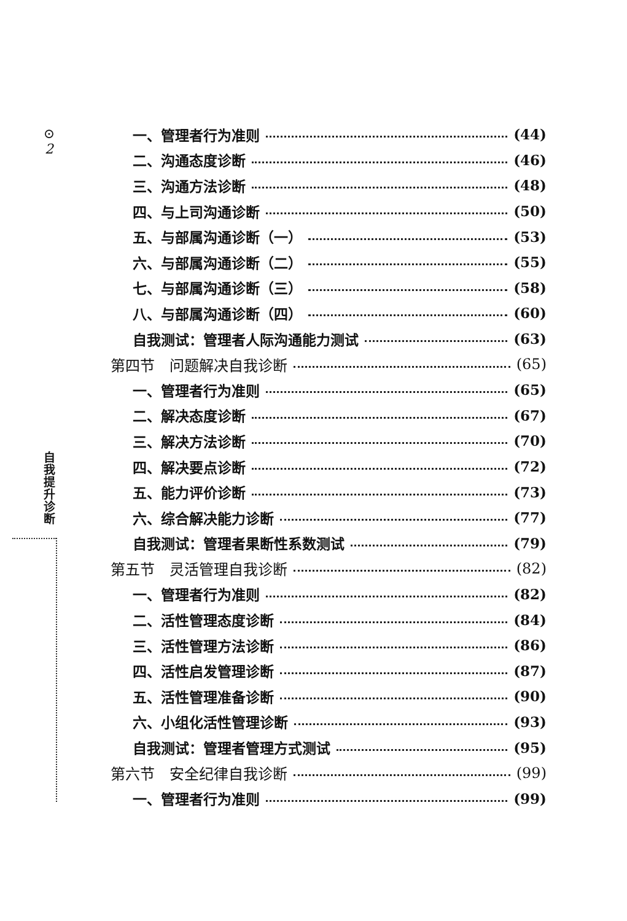⊙
2
自
我
提
升
诊
断
一、管理者行为准则 (44)
二、沟通态度诊断 (46)
三、沟通方法诊断 (48)
四、与上司沟通诊断 (50)
五、与部属沟通诊断（一） (53)
六、与部属沟通诊断（二） (55)
七、与部属沟通诊断（三） (58)
八、与部属沟通诊断（四） (60)
自我测试：管理者人际沟通能力测试 (63)
第四节　问题解决自我诊断 (65)
一、管理者行为准则 (65)
二、解决态度诊断 (67)
三、解决方法诊断 (70)
四、解决要点诊断 (72)
五、能力评价诊断 (73)
六、综合解决能力诊断 (77)
自我测试：管理者果断性系数测试 (79)
第五节　灵活管理自我诊断 (82)
一、管理者行为准则 (82)
二、活性管理态度诊断 (84)
三、活性管理方法诊断 (86)
四、活性启发管理诊断 (87)
五、活性管理准备诊断 (90)
六、小组化活性管理诊断 (93)
自我测试：管理者管理方式测试 (95)
第六节　安全纪律自我诊断 (99)
一、管理者行为准则 (99)